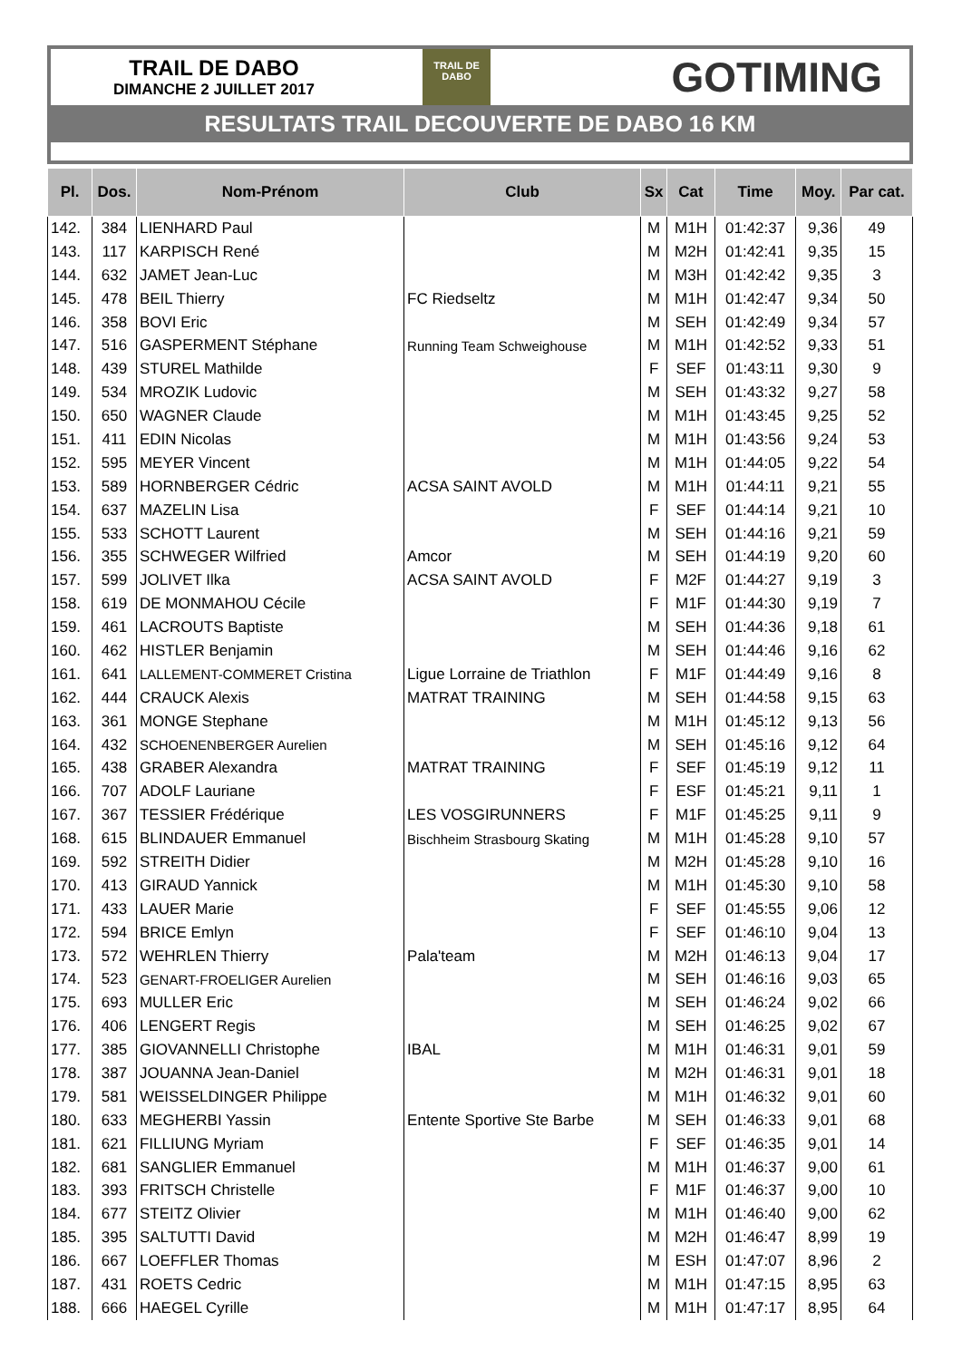TRAIL DE DABO
DIMANCHE 2 JUILLET 2017
TRAIL DE
DABO
GOTIMING
RESULTATS TRAIL DECOUVERTE DE DABO 16 KM
| Pl. | Dos. | Nom-Prénom | Club | Sx | Cat | Time | Moy. | Par cat. |
| --- | --- | --- | --- | --- | --- | --- | --- | --- |
| 142. | 384 | LIENHARD Paul | | M | M1H | 01:42:37 | 9,36 | 49 |
| 143. | 117 | KARPISCH René | | M | M2H | 01:42:41 | 9,35 | 15 |
| 144. | 632 | JAMET Jean-Luc | | M | M3H | 01:42:42 | 9,35 | 3 |
| 145. | 478 | BEIL Thierry | FC Riedseltz | M | M1H | 01:42:47 | 9,34 | 50 |
| 146. | 358 | BOVI Eric | | M | SEH | 01:42:49 | 9,34 | 57 |
| 147. | 516 | GASPERMENT Stéphane | Running Team Schweighouse | M | M1H | 01:42:52 | 9,33 | 51 |
| 148. | 439 | STUREL Mathilde | | F | SEF | 01:43:11 | 9,30 | 9 |
| 149. | 534 | MROZIK Ludovic | | M | SEH | 01:43:32 | 9,27 | 58 |
| 150. | 650 | WAGNER Claude | | M | M1H | 01:43:45 | 9,25 | 52 |
| 151. | 411 | EDIN Nicolas | | M | M1H | 01:43:56 | 9,24 | 53 |
| 152. | 595 | MEYER Vincent | | M | M1H | 01:44:05 | 9,22 | 54 |
| 153. | 589 | HORNBERGER Cédric | ACSA SAINT AVOLD | M | M1H | 01:44:11 | 9,21 | 55 |
| 154. | 637 | MAZELIN Lisa | | F | SEF | 01:44:14 | 9,21 | 10 |
| 155. | 533 | SCHOTT Laurent | | M | SEH | 01:44:16 | 9,21 | 59 |
| 156. | 355 | SCHWEGER Wilfried | Amcor | M | SEH | 01:44:19 | 9,20 | 60 |
| 157. | 599 | JOLIVET Ilka | ACSA SAINT AVOLD | F | M2F | 01:44:27 | 9,19 | 3 |
| 158. | 619 | DE MONMAHOU Cécile | | F | M1F | 01:44:30 | 9,19 | 7 |
| 159. | 461 | LACROUTS Baptiste | | M | SEH | 01:44:36 | 9,18 | 61 |
| 160. | 462 | HISTLER Benjamin | | M | SEH | 01:44:46 | 9,16 | 62 |
| 161. | 641 | LALLEMENT-COMMERET Cristina | Ligue Lorraine de Triathlon | F | M1F | 01:44:49 | 9,16 | 8 |
| 162. | 444 | CRAUCK Alexis | MATRAT TRAINING | M | SEH | 01:44:58 | 9,15 | 63 |
| 163. | 361 | MONGE Stephane | | M | M1H | 01:45:12 | 9,13 | 56 |
| 164. | 432 | SCHOENENBERGER Aurelien | | M | SEH | 01:45:16 | 9,12 | 64 |
| 165. | 438 | GRABER Alexandra | MATRAT TRAINING | F | SEF | 01:45:19 | 9,12 | 11 |
| 166. | 707 | ADOLF Lauriane | | F | ESF | 01:45:21 | 9,11 | 1 |
| 167. | 367 | TESSIER Frédérique | LES VOSGIRUNNERS | F | M1F | 01:45:25 | 9,11 | 9 |
| 168. | 615 | BLINDAUER Emmanuel | Bischheim Strasbourg Skating | M | M1H | 01:45:28 | 9,10 | 57 |
| 169. | 592 | STREITH Didier | | M | M2H | 01:45:28 | 9,10 | 16 |
| 170. | 413 | GIRAUD Yannick | | M | M1H | 01:45:30 | 9,10 | 58 |
| 171. | 433 | LAUER Marie | | F | SEF | 01:45:55 | 9,06 | 12 |
| 172. | 594 | BRICE Emlyn | | F | SEF | 01:46:10 | 9,04 | 13 |
| 173. | 572 | WEHRLEN Thierry | Pala'team | M | M2H | 01:46:13 | 9,04 | 17 |
| 174. | 523 | GENART-FROELIGER Aurelien | | M | SEH | 01:46:16 | 9,03 | 65 |
| 175. | 693 | MULLER Eric | | M | SEH | 01:46:24 | 9,02 | 66 |
| 176. | 406 | LENGERT Regis | | M | SEH | 01:46:25 | 9,02 | 67 |
| 177. | 385 | GIOVANNELLI Christophe | IBAL | M | M1H | 01:46:31 | 9,01 | 59 |
| 178. | 387 | JOUANNA Jean-Daniel | | M | M2H | 01:46:31 | 9,01 | 18 |
| 179. | 581 | WEISSELDINGER Philippe | | M | M1H | 01:46:32 | 9,01 | 60 |
| 180. | 633 | MEGHERBI Yassin | Entente Sportive Ste Barbe | M | SEH | 01:46:33 | 9,01 | 68 |
| 181. | 621 | FILLIUNG Myriam | | F | SEF | 01:46:35 | 9,01 | 14 |
| 182. | 681 | SANGLIER Emmanuel | | M | M1H | 01:46:37 | 9,00 | 61 |
| 183. | 393 | FRITSCH Christelle | | F | M1F | 01:46:37 | 9,00 | 10 |
| 184. | 677 | STEITZ Olivier | | M | M1H | 01:46:40 | 9,00 | 62 |
| 185. | 395 | SALTUTTI David | | M | M2H | 01:46:47 | 8,99 | 19 |
| 186. | 667 | LOEFFLER Thomas | | M | ESH | 01:47:07 | 8,96 | 2 |
| 187. | 431 | ROETS Cedric | | M | M1H | 01:47:15 | 8,95 | 63 |
| 188. | 666 | HAEGEL Cyrille | | M | M1H | 01:47:17 | 8,95 | 64 |